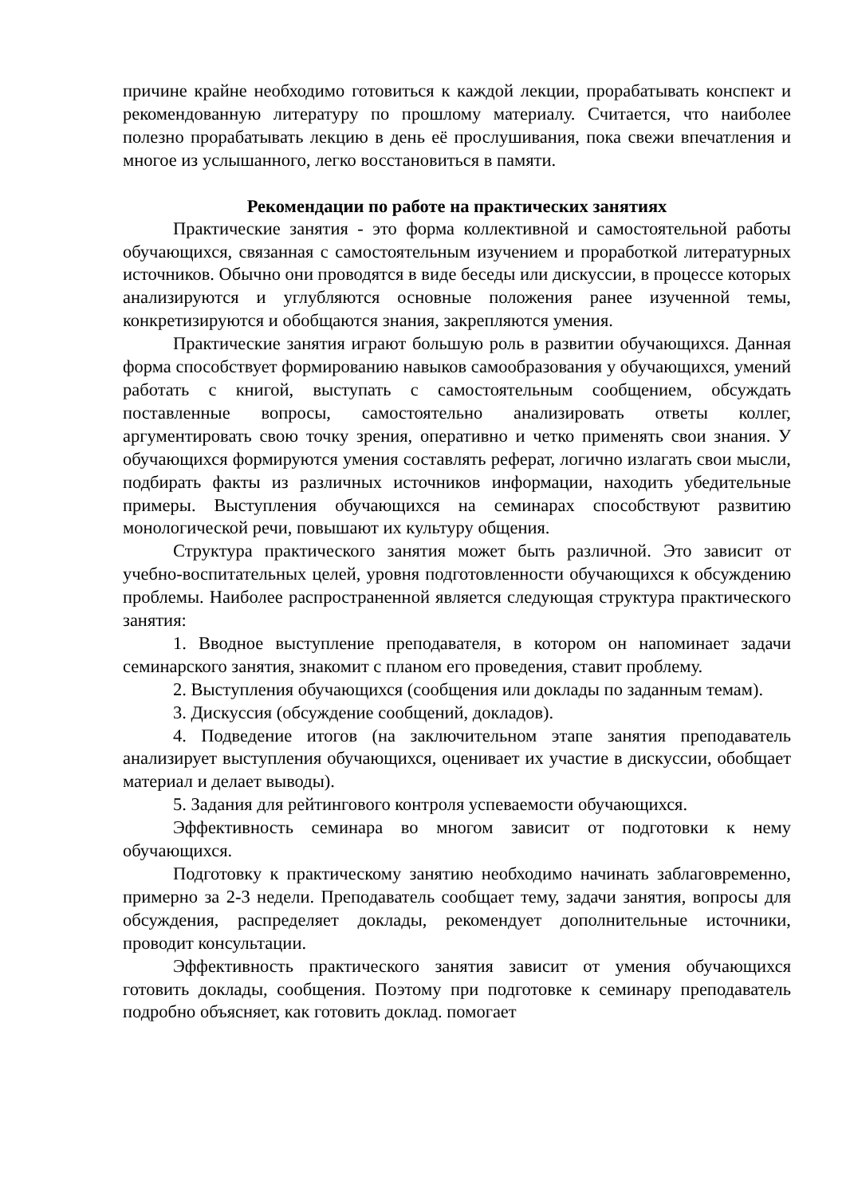причине крайне необходимо готовиться к каждой лекции, прорабатывать конспект и рекомендованную литературу по прошлому материалу. Считается, что наиболее полезно прорабатывать лекцию в день её прослушивания, пока свежи впечатления и многое из услышанного, легко восстановиться в памяти.
Рекомендации по работе на практических занятиях
Практические занятия - это форма коллективной и самостоятельной работы обучающихся, связанная с самостоятельным изучением и проработкой литературных источников. Обычно они проводятся в виде беседы или дискуссии, в процессе которых анализируются и углубляются основные положения ранее изученной темы, конкретизируются и обобщаются знания, закрепляются умения.
Практические занятия играют большую роль в развитии обучающихся. Данная форма способствует формированию навыков самообразования у обучающихся, умений работать с книгой, выступать с самостоятельным сообщением, обсуждать поставленные вопросы, самостоятельно анализировать ответы коллег, аргументировать свою точку зрения, оперативно и четко применять свои знания. У обучающихся формируются умения составлять реферат, логично излагать свои мысли, подбирать факты из различных источников информации, находить убедительные примеры. Выступления обучающихся на семинарах способствуют развитию монологической речи, повышают их культуру общения.
Структура практического занятия может быть различной. Это зависит от учебно-воспитательных целей, уровня подготовленности обучающихся к обсуждению проблемы. Наиболее распространенной является следующая структура практического занятия:
1. Вводное выступление преподавателя, в котором он напоминает задачи семинарского занятия, знакомит с планом его проведения, ставит проблему.
2. Выступления обучающихся (сообщения или доклады по заданным темам).
3. Дискуссия (обсуждение сообщений, докладов).
4. Подведение итогов (на заключительном этапе занятия преподаватель анализирует выступления обучающихся, оценивает их участие в дискуссии, обобщает материал и делает выводы).
5. Задания для рейтингового контроля успеваемости обучающихся.
Эффективность семинара во многом зависит от подготовки к нему обучающихся.
Подготовку к практическому занятию необходимо начинать заблаговременно, примерно за 2-3 недели. Преподаватель сообщает тему, задачи занятия, вопросы для обсуждения, распределяет доклады, рекомендует дополнительные источники, проводит консультации.
Эффективность практического занятия зависит от умения обучающихся готовить доклады, сообщения. Поэтому при подготовке к семинару преподаватель подробно объясняет, как готовить доклад. помогает